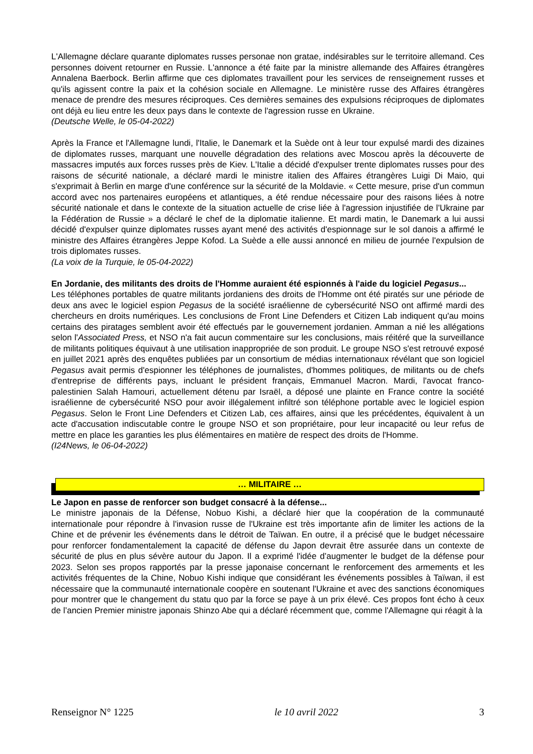L'Allemagne déclare quarante diplomates russes personae non gratae, indésirables sur le territoire allemand. Ces personnes doivent retourner en Russie. L'annonce a été faite par la ministre allemande des Affaires étrangères Annalena Baerbock. Berlin affirme que ces diplomates travaillent pour les services de renseignement russes et qu'ils agissent contre la paix et la cohésion sociale en Allemagne. Le ministère russe des Affaires étrangères menace de prendre des mesures réciproques. Ces dernières semaines des expulsions réciproques de diplomates ont déjà eu lieu entre les deux pays dans le contexte de l'agression russe en Ukraine.
(Deutsche Welle, le 05-04-2022)
Après la France et l'Allemagne lundi, l'Italie, le Danemark et la Suède ont à leur tour expulsé mardi des dizaines de diplomates russes, marquant une nouvelle dégradation des relations avec Moscou après la découverte de massacres imputés aux forces russes près de Kiev. L'Italie a décidé d'expulser trente diplomates russes pour des raisons de sécurité nationale, a déclaré mardi le ministre italien des Affaires étrangères Luigi Di Maio, qui s'exprimait à Berlin en marge d'une conférence sur la sécurité de la Moldavie. « Cette mesure, prise d'un commun accord avec nos partenaires européens et atlantiques, a été rendue nécessaire pour des raisons liées à notre sécurité nationale et dans le contexte de la situation actuelle de crise liée à l'agression injustifiée de l'Ukraine par la Fédération de Russie » a déclaré le chef de la diplomatie italienne. Et mardi matin, le Danemark a lui aussi décidé d'expulser quinze diplomates russes ayant mené des activités d'espionnage sur le sol danois a affirmé le ministre des Affaires étrangères Jeppe Kofod. La Suède a elle aussi annoncé en milieu de journée l'expulsion de trois diplomates russes.
(La voix de la Turquie, le 05-04-2022)
En Jordanie, des militants des droits de l'Homme auraient été espionnés à l'aide du logiciel Pegasus...
Les téléphones portables de quatre militants jordaniens des droits de l'Homme ont été piratés sur une période de deux ans avec le logiciel espion Pegasus de la société israélienne de cybersécurité NSO ont affirmé mardi des chercheurs en droits numériques. Les conclusions de Front Line Defenders et Citizen Lab indiquent qu'au moins certains des piratages semblent avoir été effectués par le gouvernement jordanien. Amman a nié les allégations selon l'Associated Press, et NSO n'a fait aucun commentaire sur les conclusions, mais réitéré que la surveillance de militants politiques équivaut à une utilisation inappropriée de son produit. Le groupe NSO s'est retrouvé exposé en juillet 2021 après des enquêtes publiées par un consortium de médias internationaux révélant que son logiciel Pegasus avait permis d'espionner les téléphones de journalistes, d'hommes politiques, de militants ou de chefs d'entreprise de différents pays, incluant le président français, Emmanuel Macron. Mardi, l'avocat franco-palestinien Salah Hamouri, actuellement détenu par Israël, a déposé une plainte en France contre la société israélienne de cybersécurité NSO pour avoir illégalement infiltré son téléphone portable avec le logiciel espion Pegasus. Selon le Front Line Defenders et Citizen Lab, ces affaires, ainsi que les précédentes, équivalent à un acte d'accusation indiscutable contre le groupe NSO et son propriétaire, pour leur incapacité ou leur refus de mettre en place les garanties les plus élémentaires en matière de respect des droits de l'Homme.
(I24News, le 06-04-2022)
… MILITAIRE …
Le Japon en passe de renforcer son budget consacré à la défense...
Le ministre japonais de la Défense, Nobuo Kishi, a déclaré hier que la coopération de la communauté internationale pour répondre à l'invasion russe de l'Ukraine est très importante afin de limiter les actions de la Chine et de prévenir les événements dans le détroit de Taïwan. En outre, il a précisé que le budget nécessaire pour renforcer fondamentalement la capacité de défense du Japon devrait être assurée dans un contexte de sécurité de plus en plus sévère autour du Japon. Il a exprimé l'idée d’augmenter le budget de la défense pour 2023. Selon ses propos rapportés par la presse japonaise concernant le renforcement des armements et les activités fréquentes de la Chine, Nobuo Kishi indique que considérant les événements possibles à Taïwan, il est nécessaire que la communauté internationale coopère en soutenant l'Ukraine et avec des sanctions économiques pour montrer que le changement du statu quo par la force se paye à un prix élevé. Ces propos font écho à ceux de l’ancien Premier ministre japonais Shinzo Abe qui a déclaré récemment que, comme l'Allemagne qui réagit à la
Renseignor N° 1225 le 10 avril 2022 3